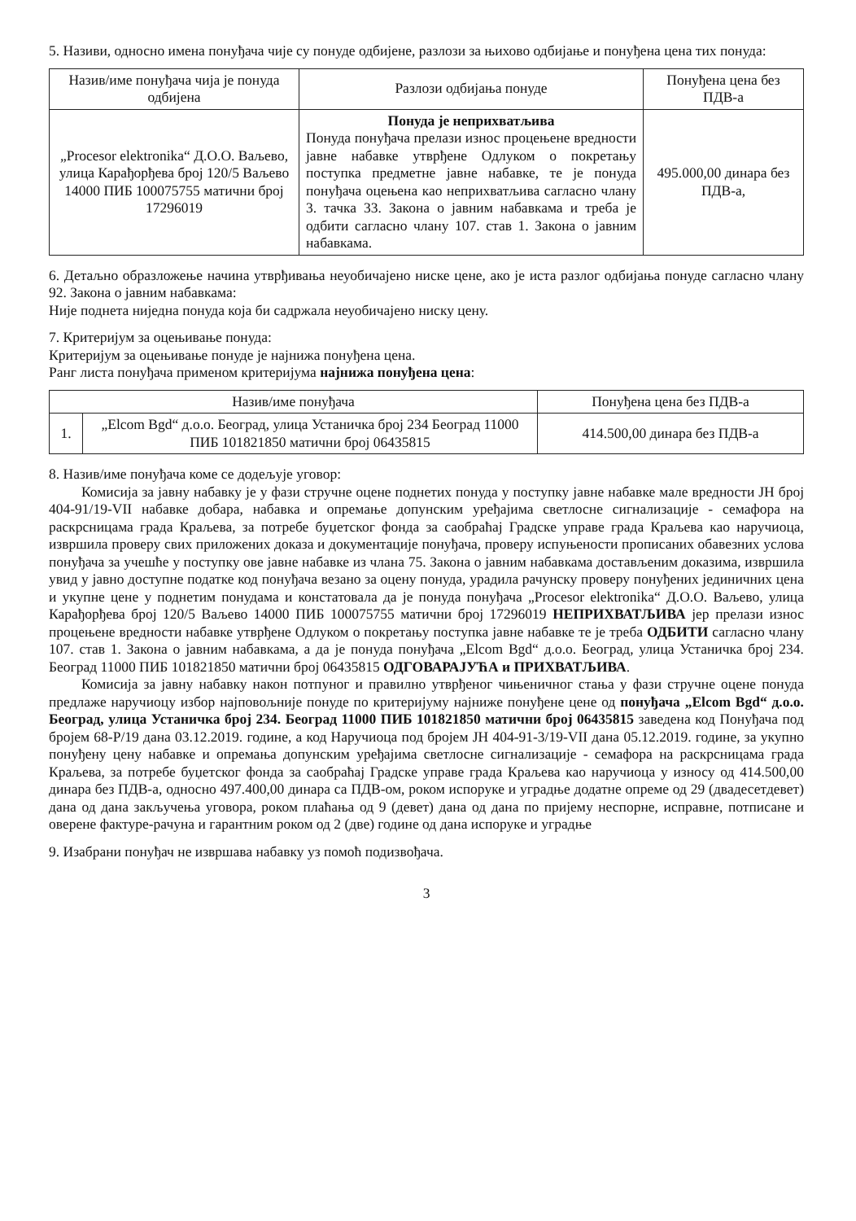5. Називи, односно имена понуђача чије су понуде одбијене, разлози за њихово одбијање и понуђена цена тих понуда:
| Назив/име понуђача чија је понуда одбијена | Разлози одбијања понуде | Понуђена цена без ПДВ-а |
| --- | --- | --- |
| „Procesor elektronika“ Д.О.О. Ваљево, улица Карађорђева број 120/5 Ваљево 14000 ПИБ 100075755 матични број 17296019 | Понуда је неприхватљива Понуда понуђача прелази износ процењене вредности јавне набавке утврђене Одлуком о покретању поступка предметне јавне набавке, те је понуда понуђача оцењена као неприхватљива сагласно члану 3. тачка 33. Закона о јавним набавкама и треба је одбити сагласно члану 107. став 1. Закона о јавним набавкама. | 495.000,00 динара без ПДВ-а, |
6. Детаљно образложење начина утврђивања неуобичајено ниске цене, ако је иста разлог одбијања понуде сагласно члану 92. Закона о јавним набавкама:
Није поднета ниједна понуда која би садржала неуобичајено ниску цену.
7. Критеријум за оцењивање понуда:
Критеријум за оцењивање понуде је најнижа понуђена цена.
Ранг листа понуђача применом критеријума најнижа понуђена цена:
| Назив/име понуђача | | Понуђена цена без ПДВ-а |
| --- | --- | --- |
| 1. | „Elcom Bgd“ д.о.о. Београд, улица Устаничка број 234 Београд 11000 ПИБ 101821850 матични број 06435815 | 414.500,00 динара без ПДВ-а |
8. Назив/име понуђача коме се додељује уговор:
Комисија за јавну набавку је у фази стручне оцене поднетих понуда у поступку јавне набавке мале вредности ЈН број 404-91/19-VII набавке добара, набавка и опремање допунским уређајима светлосне сигнализације - семафора на раскрсницама града Краљева, за потребе буџетског фонда за саобраћај Градске управе града Краљева као наручиоца, извршила проверу свих приложених доказа и документације понуђача, проверу испуњености прописаних обавезних услова понуђача за учешће у поступку ове јавне набавке из члана 75. Закона о јавним набавкама достављеним доказима, извршила увид у јавно доступне податке код понуђача везано за оцену понуда, урадила рачунску проверу понуђених јединичних цена и укупне цене у поднетим понудама и констатовала да је понуда понуђача „Procesor elektronika“ Д.О.О. Ваљево, улица Карађорђева број 120/5 Ваљево 14000 ПИБ 100075755 матични број 17296019 НЕПРИХВАТЉИВА јер прелази износ процењене вредности набавке утврђене Одлуком о покретању поступка јавне набавке те је треба ОДБИТИ сагласно члану 107. став 1. Закона о јавним набавкама, а да је понуда понуђача „Elcom Bgd“ д.о.о. Београд, улица Устаничка број 234. Београд 11000 ПИБ 101821850 матични број 06435815 ОДГОВАРАЈУЋА и ПРИХВАТЉИВА.
Комисија за јавну набавку након потпуног и правилно утврђеног чињеничног стања у фази стручне оцене понуда предлаже наручиоцу избор најповољније понуде по критеријуму најниже понуђене цене од понуђача „Elcom Bgd“ д.о.о. Београд, улица Устаничка број 234. Београд 11000 ПИБ 101821850 матични број 06435815 заведена код Понуђача под бројем 68-Р/19 дана 03.12.2019. године, а код Наручиоца под бројем ЈН 404-91-3/19-VII дана 05.12.2019. године, за укупно понуђену цену набавке и опремања допунским уређајима светлосне сигнализације - семафора на раскрсницама града Краљева, за потребе буџетског фонда за саобраћај Градске управе града Краљева као наручиоца у износу од 414.500,00 динара без ПДВ-а, односно 497.400,00 динара са ПДВ-ом, роком испоруке и уградње додатне опреме од 29 (двадесетдевет) дана од дана закључења уговора, роком плаћања од 9 (девет) дана од дана по пријему неспорне, исправне, потписане и оверене фактуре-рачуна и гарантним роком од 2 (две) године од дана испоруке и уградње
9. Изабрани понуђач не извршава набавку уз помоћ подизвођача.
3